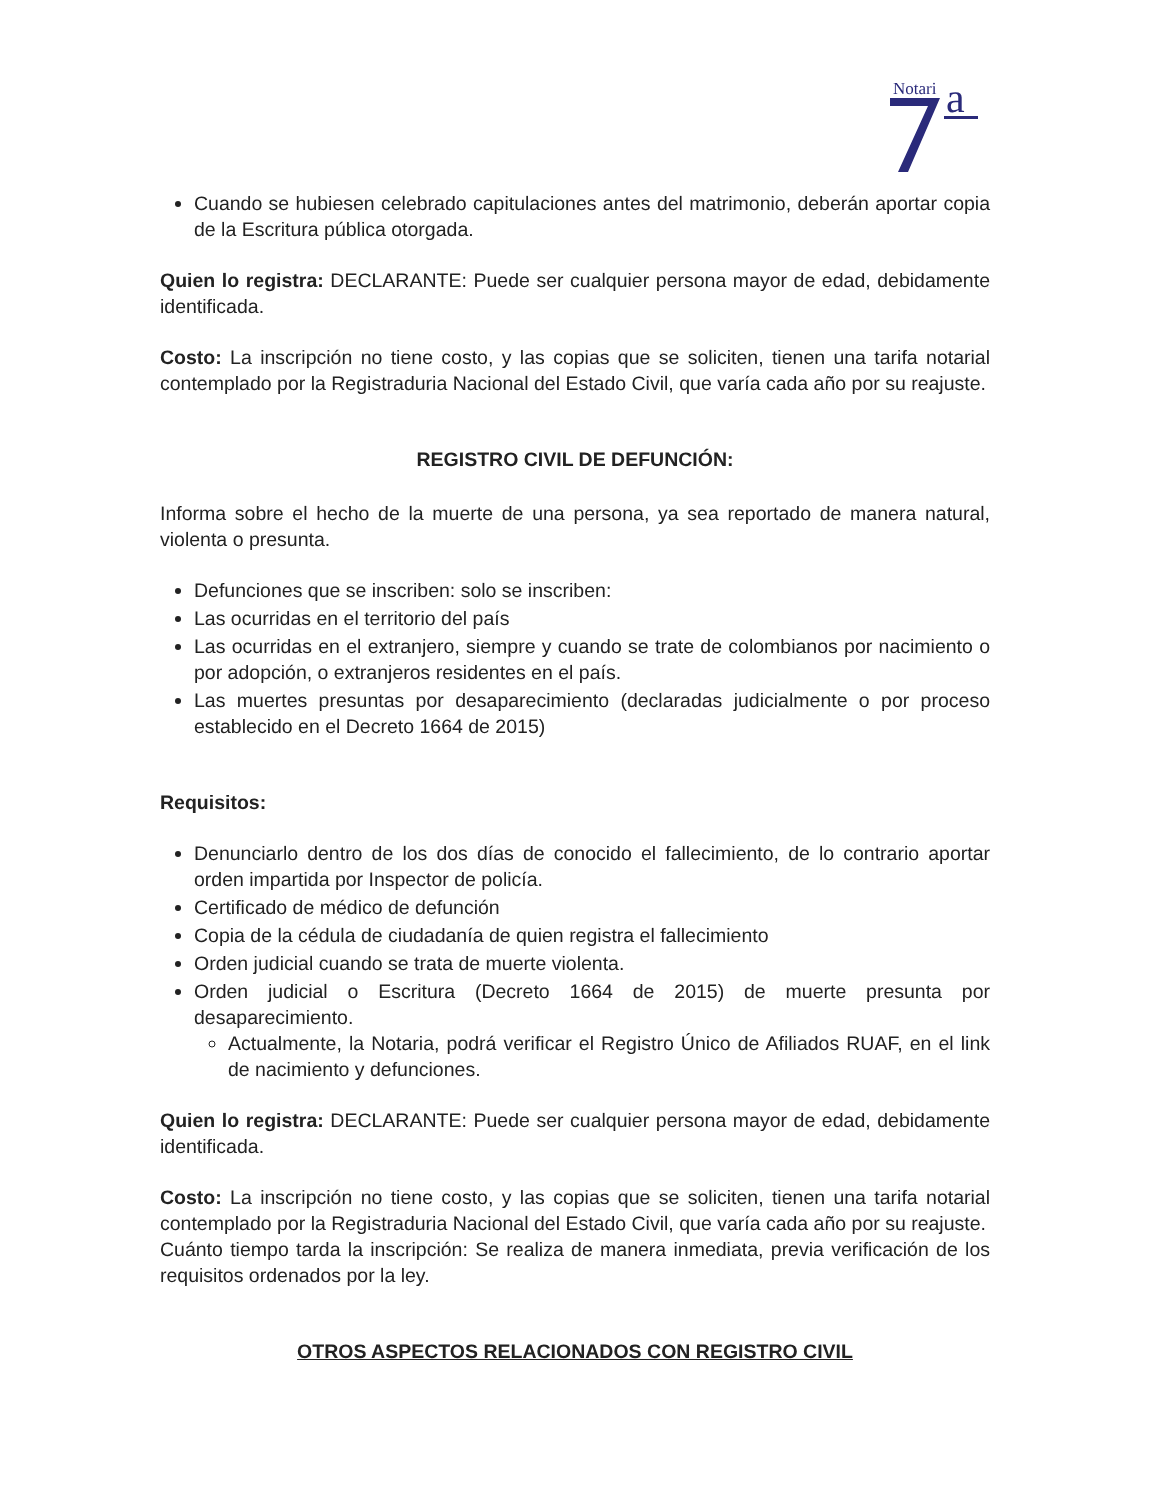Notari
a
Cuando se hubiesen celebrado capitulaciones antes del matrimonio, deberán aportar copia de la Escritura pública otorgada.
Quien lo registra: DECLARANTE: Puede ser cualquier persona mayor de edad, debidamente identificada.
Costo: La inscripción no tiene costo, y las copias que se soliciten, tienen una tarifa notarial contemplado por la Registraduria Nacional del Estado Civil, que varía cada año por su reajuste.
REGISTRO CIVIL DE DEFUNCIÓN:
Informa sobre el hecho de la muerte de una persona, ya sea reportado de manera natural, violenta o presunta.
Defunciones que se inscriben: solo se inscriben:
Las ocurridas en el territorio del país
Las ocurridas en el extranjero, siempre y cuando se trate de colombianos por nacimiento o por adopción, o extranjeros residentes en el país.
Las muertes presuntas por desaparecimiento (declaradas judicialmente o por proceso establecido en el Decreto 1664 de 2015)
Requisitos:
Denunciarlo dentro de los dos días de conocido el fallecimiento, de lo contrario aportar orden impartida por Inspector de policía.
Certificado de médico de defunción
Copia de la cédula de ciudadanía de quien registra el fallecimiento
Orden judicial cuando se trata de muerte violenta.
Orden judicial o Escritura (Decreto 1664 de 2015) de muerte presunta por desaparecimiento.
Actualmente, la Notaria, podrá verificar el Registro Único de Afiliados RUAF, en el link de nacimiento y defunciones.
Quien lo registra: DECLARANTE: Puede ser cualquier persona mayor de edad, debidamente identificada.
Costo: La inscripción no tiene costo, y las copias que se soliciten, tienen una tarifa notarial contemplado por la Registraduria Nacional del Estado Civil, que varía cada año por su reajuste.
Cuánto tiempo tarda la inscripción: Se realiza de manera inmediata, previa verificación de los requisitos ordenados por la ley.
OTROS ASPECTOS RELACIONADOS CON REGISTRO CIVIL